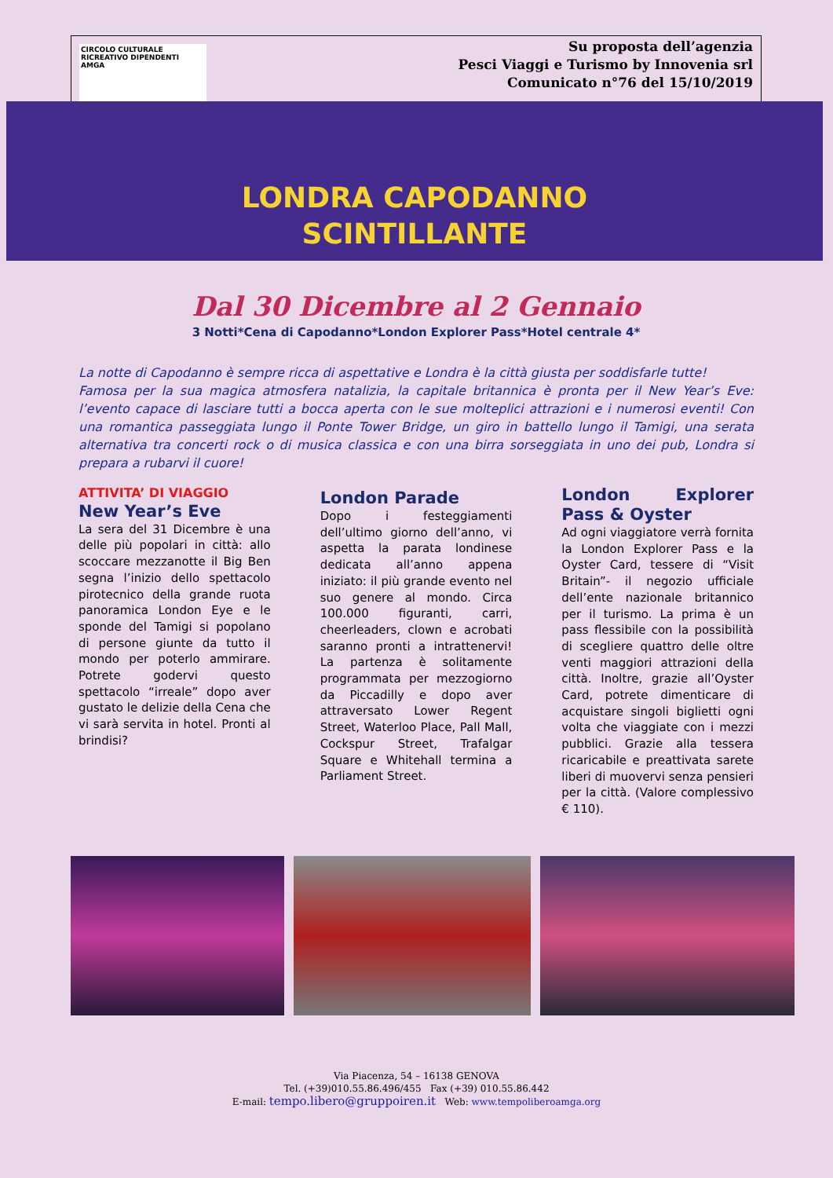CIRCOLO CULTURALE
RICREATIVO DIPENDENTI
AMGA
Su proposta dell’agenzia
Pesci Viaggi e Turismo by Innovenia srl
Comunicato n°76 del 15/10/2019
LONDRA CAPODANNO
SCINTILLANTE
Dal 30 Dicembre al 2 Gennaio
3 Notti*Cena di Capodanno*London Explorer Pass*Hotel centrale 4*
La notte di Capodanno è sempre ricca di aspettative e Londra è la città giusta per soddisfarle tutte!
Famosa per la sua magica atmosfera natalizia, la capitale britannica è pronta per il New Year’s Eve: l’evento capace di lasciare tutti a bocca aperta con le sue molteplici attrazioni e i numerosi eventi! Con una romantica passeggiata lungo il Ponte Tower Bridge, un giro in battello lungo il Tamigi, una serata alternativa tra concerti rock o di musica classica e con una birra sorseggiata in uno dei pub, Londra si prepara a rubarvi il cuore!
ATTIVITA’ DI VIAGGIO
New Year’s Eve
La sera del 31 Dicembre è una delle più popolari in città: allo scoccare mezzanotte il Big Ben segna l’inizio dello spettacolo pirotecnico della grande ruota panoramica London Eye e le sponde del Tamigi si popolano di persone giunte da tutto il mondo per poterlo ammirare. Potrete godervi questo spettacolo “irreale” dopo aver gustato le delizie della Cena che vi sarà servita in hotel. Pronti al brindisi?
London Parade
Dopo i festeggiamenti dell’ultimo giorno dell’anno, vi aspetta la parata londinese dedicata all’anno appena iniziato: il più grande evento nel suo genere al mondo. Circa 100.000 figuranti, carri, cheerleaders, clown e acrobati saranno pronti a intrattenervi! La partenza è solitamente programmata per mezzogiorno da Piccadilly e dopo aver attraversato Lower Regent Street, Waterloo Place, Pall Mall, Cockspur Street, Trafalgar Square e Whitehall termina a Parliament Street.
London Explorer Pass & Oyster
Ad ogni viaggiatore verrà fornita la London Explorer Pass e la Oyster Card, tessere di “Visit Britain”- il negozio ufficiale dell’ente nazionale britannico per il turismo. La prima è un pass flessibile con la possibilità di scegliere quattro delle oltre venti maggiori attrazioni della città. Inoltre, grazie all’Oyster Card, potrete dimenticare di acquistare singoli biglietti ogni volta che viaggiate con i mezzi pubblici. Grazie alla tessera ricaricabile e preattivata sarete liberi di muovervi senza pensieri per la città. (Valore complessivo € 110).
Via Piacenza, 54 – 16138 GENOVA
Tel. (+39)010.55.86.496/455 Fax (+39) 010.55.86.442
E-mail: tempo.libero@gruppoiren.it Web: www.tempoliberoamga.org